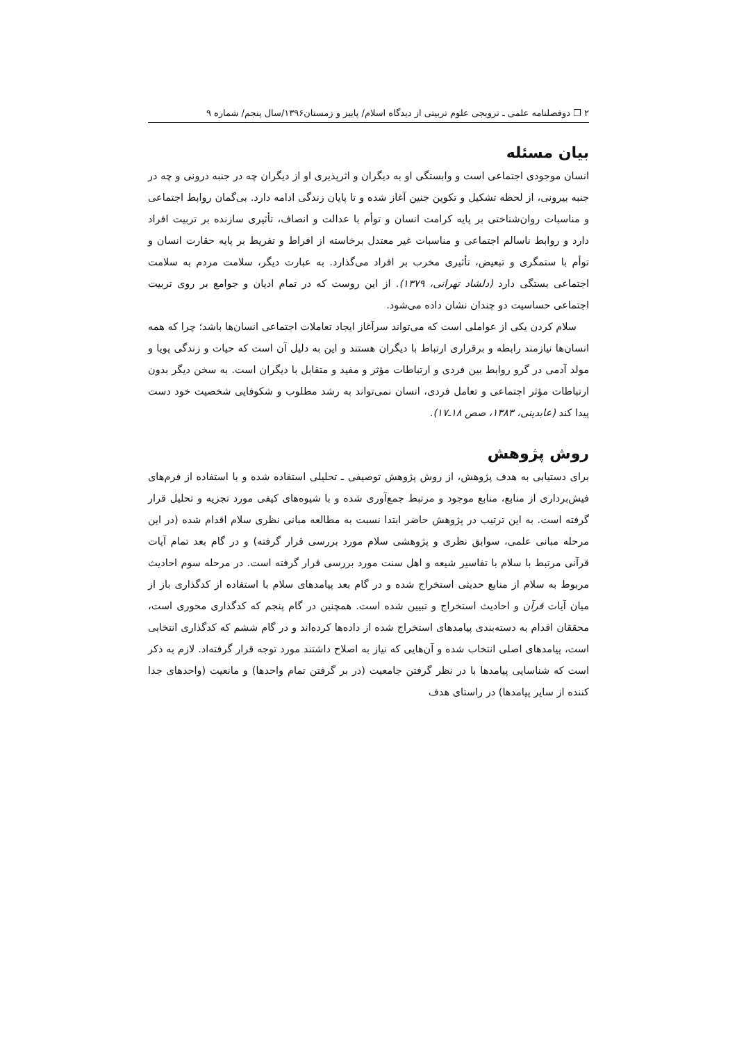۲ ❐ دوفصلنامه علمی ـ ترویجی علوم تربیتی از دیدگاه اسلام/ پاییز و زمستان۱۳۹۶/سال پنجم/ شماره ۹
بیان مسئله
انسان موجودی اجتماعی است و وابستگی او به دیگران و اثرپذیری او از دیگران چه در جنبه درونی و چه در جنبه بیرونی، از لحظه تشکیل و تکوین جنین آغاز شده و تا پایان زندگی ادامه دارد. بی‌گمان روابط اجتماعی و مناسبات روان‌شناختی بر پایه کرامت انسان و توأم با عدالت و انصاف، تأثیری سازنده بر تربیت افراد دارد و روابط ناسالم اجتماعی و مناسبات غیر معتدل برخاسته از افراط و تفریط بر پایه حقارت انسان و توأم با ستمگری و تبعیض، تأثیری مخرب بر افراد می‌گذارد. به عبارت دیگر، سلامت مردم به سلامت اجتماعی بستگی دارد (دلشاد تهرانی، ۱۳۷۹). از این روست که در تمام ادیان و جوامع بر روی تربیت اجتماعی حساسیت دو چندان نشان داده می‌شود.
سلام کردن یکی از عواملی است که می‌تواند سرآغاز ایجاد تعاملات اجتماعی انسان‌ها باشد؛ چرا که همه انسان‌ها نیازمند رابطه و برقراری ارتباط با دیگران هستند و این به دلیل آن است که حیات و زندگی پویا و مولد آدمی در گرو روابط بین فردی و ارتباطات مؤثر و مفید و متقابل با دیگران است. به سخن دیگر بدون ارتباطات مؤثر اجتماعی و تعامل فردی، انسان نمی‌تواند به رشد مطلوب و شکوفایی شخصیت خود دست پیدا کند (عابدینی، ۱۳۸۳، صص ۱۸ـ۱۷).
روش پژوهش
برای دستیابی به هدف پژوهش، از روش پژوهش توصیفی ـ تحلیلی استفاده شده و با استفاده از فرم‌های فیش‌برداری از منابع، منابع موجود و مرتبط جمع‌آوری شده و با شیوه‌های کیفی مورد تجزیه و تحلیل قرار گرفته است. به این ترتیب در پژوهش حاضر ابتدا نسبت به مطالعه مبانی نظری سلام اقدام شده (در این مرحله مبانی علمی، سوابق نظری و پژوهشی سلام مورد بررسی قرار گرفته) و در گام بعد تمام آیات قرآنی مرتبط با سلام با تفاسیر شیعه و اهل سنت مورد بررسی قرار گرفته است. در مرحله سوم احادیث مربوط به سلام از منابع حدیثی استخراج شده و در گام بعد پیامدهای سلام با استفاده از کدگذاری باز از میان آیات قرآن و احادیث استخراج و تبیین شده است. همچنین در گام پنجم که کدگذاری محوری است، محققان اقدام به دسته‌بندی پیامدهای استخراج شده از داده‌ها کرده‌اند و در گام ششم که کدگذاری انتخابی است، پیامدهای اصلی انتخاب شده و آن‌هایی که نیاز به اصلاح داشتند مورد توجه قرار گرفته‌اد. لازم به ذکر است که شناسایی پیامدها با در نظر گرفتن جامعیت (در بر گرفتن تمام واحدها) و مانعیت (واحدهای جدا کننده از سایر پیامدها) در راستای هدف